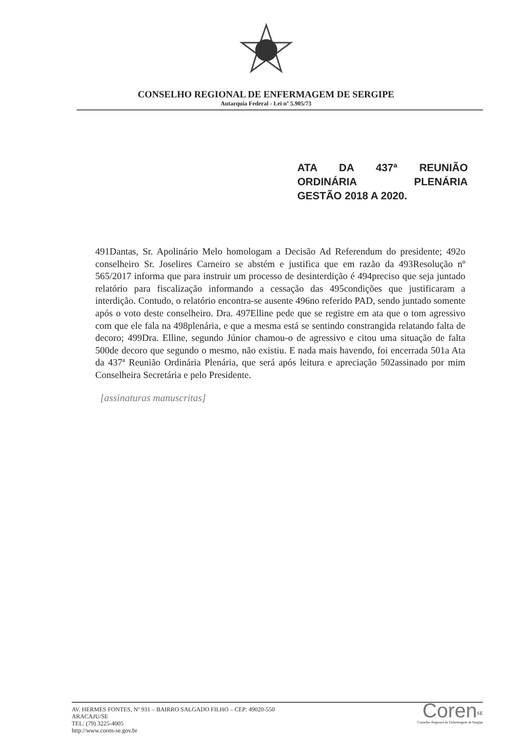CONSELHO REGIONAL DE ENFERMAGEM DE SERGIPE
Autarquia Federal - Lei nº 5.905/73
ATA DA 437ª REUNIÃO
ORDINÁRIA PLENÁRIA
GESTÃO 2018 A 2020.
491Dantas, Sr. Apolinário Melo homologam a Decisão Ad Referendum do presidente; 492o conselheiro Sr. Joselires Carneiro se abstém e justifica que em razão da 493Resolução nº 565/2017 informa que para instruir um processo de desinterdição é 494preciso que seja juntado relatório para fiscalização informando a cessação das 495condições que justificaram a interdição. Contudo, o relatório encontra-se ausente 496no referido PAD, sendo juntado somente após o voto deste conselheiro. Dra. 497Elline pede que se registre em ata que o tom agressivo com que ele fala na 498plenária, e que a mesma está se sentindo constrangida relatando falta de decoro; 499Dra. Elline, segundo Júnior chamou-o de agressivo e citou uma situação de falta 500de decoro que segundo o mesmo, não existiu. E nada mais havendo, foi encerrada 501a Ata da 437ª Reunião Ordinária Plenária, que será após leitura e apreciação 502assinado por mim Conselheira Secretária e pelo Presidente.
[assinaturas manuscritas]
AV. HERMES FONTES, Nº 931 – BAIRRO SALGADO FILHO – CEP: 49020-550
ARACAJU/SE
TEL: (79) 3225-4005
http://www.coren-se.gov.br
Coren<sup>SE</sup>
Conselho Regional de Enfermagem de Sergipe